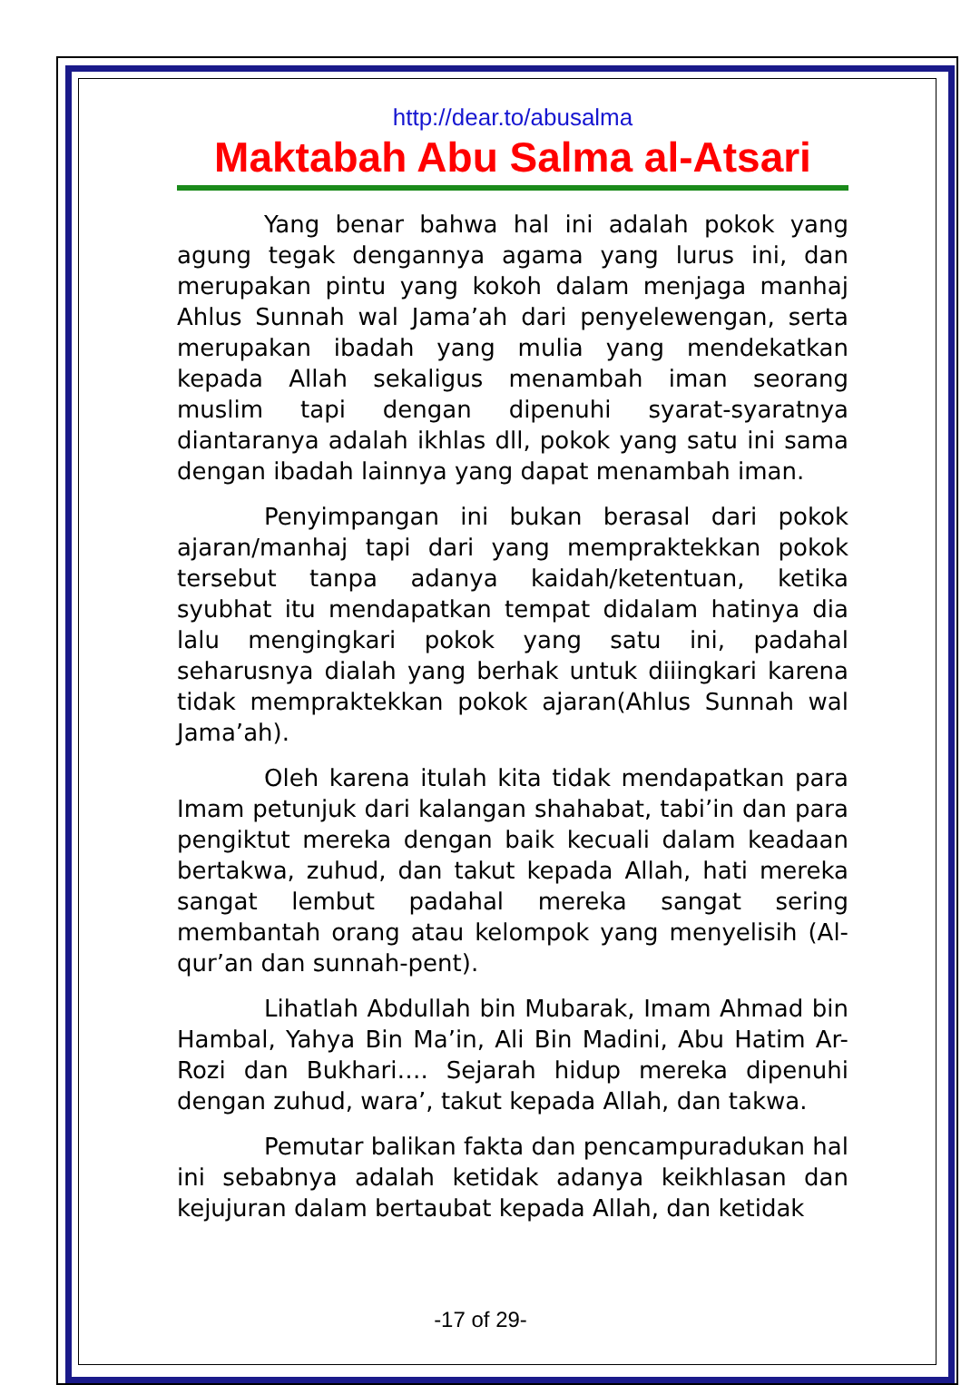http://dear.to/abusalma
Maktabah Abu Salma al-Atsari
Yang benar bahwa hal ini adalah pokok yang agung tegak dengannya agama yang lurus ini, dan merupakan pintu yang kokoh dalam menjaga manhaj Ahlus Sunnah wal Jama’ah dari penyelewengan, serta merupakan ibadah yang mulia yang mendekatkan kepada Allah sekaligus menambah iman seorang muslim tapi dengan dipenuhi syarat-syaratnya diantaranya adalah ikhlas dll, pokok yang satu ini sama dengan ibadah lainnya yang dapat menambah iman.
Penyimpangan ini bukan berasal dari pokok ajaran/manhaj tapi dari yang mempraktekkan pokok tersebut tanpa adanya kaidah/ketentuan, ketika syubhat itu mendapatkan tempat didalam hatinya dia lalu mengingkari pokok yang satu ini, padahal seharusnya dialah yang berhak untuk diiingkari karena tidak mempraktekkan pokok ajaran(Ahlus Sunnah wal Jama’ah).
Oleh karena itulah kita tidak mendapatkan para Imam petunjuk dari kalangan shahabat, tabi’in dan para pengiktut mereka dengan baik kecuali dalam keadaan bertakwa, zuhud, dan takut kepada Allah, hati mereka sangat lembut padahal mereka sangat sering membantah orang atau kelompok yang menyelisih (Al-qur’an dan sunnah-pent).
Lihatlah Abdullah bin Mubarak, Imam Ahmad bin Hambal, Yahya Bin Ma’in, Ali Bin Madini, Abu Hatim Ar-Rozi dan Bukhari…. Sejarah hidup mereka dipenuhi dengan zuhud, wara’, takut kepada Allah, dan takwa.
Pemutar balikan fakta dan pencampuradukan hal ini sebabnya adalah ketidak adanya keikhlasan dan kejujuran dalam bertaubat kepada Allah, dan ketidak
-17 of 29-